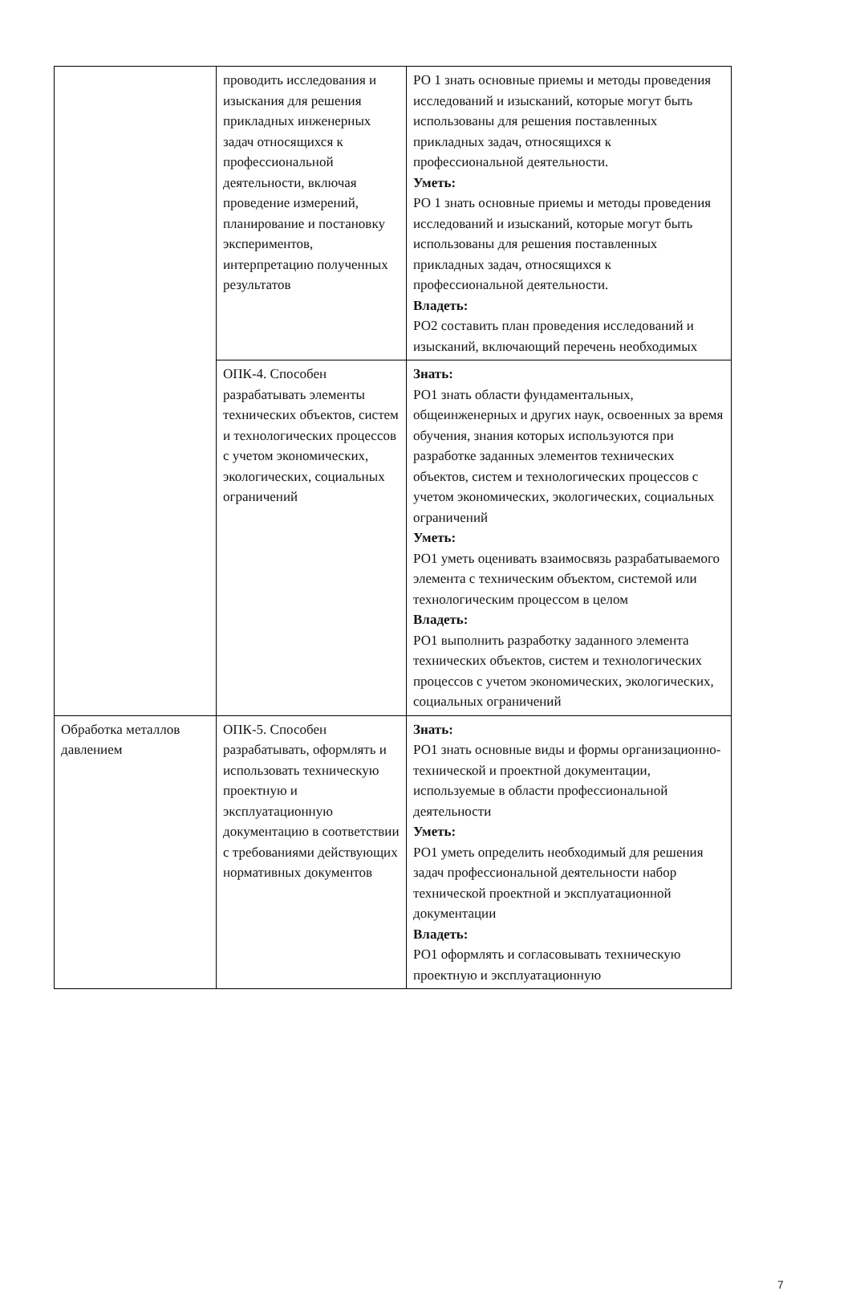| | проводить исследования и изыскания для решения прикладных инженерных задач относящихся к профессиональной деятельности, включая проведение измерений, планирование и постановку экспериментов, интерпретацию полученных результатов | РО 1 знать основные приемы и методы проведения исследований и изысканий, которые могут быть использованы для решения поставленных прикладных задач, относящихся к профессиональной деятельности. Уметь: РО 1 знать основные приемы и методы проведения исследований и изысканий, которые могут быть использованы для решения поставленных прикладных задач, относящихся к профессиональной деятельности. Владеть: РО2 составить план проведения исследований и изысканий, включающий перечень необходимых |
| | ОПК-4. Способен разрабатывать элементы технических объектов, систем и технологических процессов с учетом экономических, экологических, социальных ограничений | Знать: РО1 знать области фундаментальных, общеинженерных и других наук, освоенных за время обучения, знания которых используются при разработке заданных элементов технических объектов, систем и технологических процессов с учетом экономических, экологических, социальных ограничений Уметь: РО1 уметь оценивать взаимосвязь разрабатываемого элемента с техническим объектом, системой или технологическим процессом в целом Владеть: РО1 выполнить разработку заданного элемента технических объектов, систем и технологических процессов с учетом экономических, экологических, социальных ограничений |
| Обработка металлов давлением | ОПК-5. Способен разрабатывать, оформлять и использовать техническую проектную и эксплуатационную документацию в соответствии с требованиями действующих нормативных документов | Знать: РО1 знать основные виды и формы организационно-технической и проектной документации, используемые в области профессиональной деятельности Уметь: РО1 уметь определить необходимый для решения задач профессиональной деятельности набор технической проектной и эксплуатационной документации Владеть: РО1 оформлять и согласовывать техническую проектную и эксплуатационную |
7